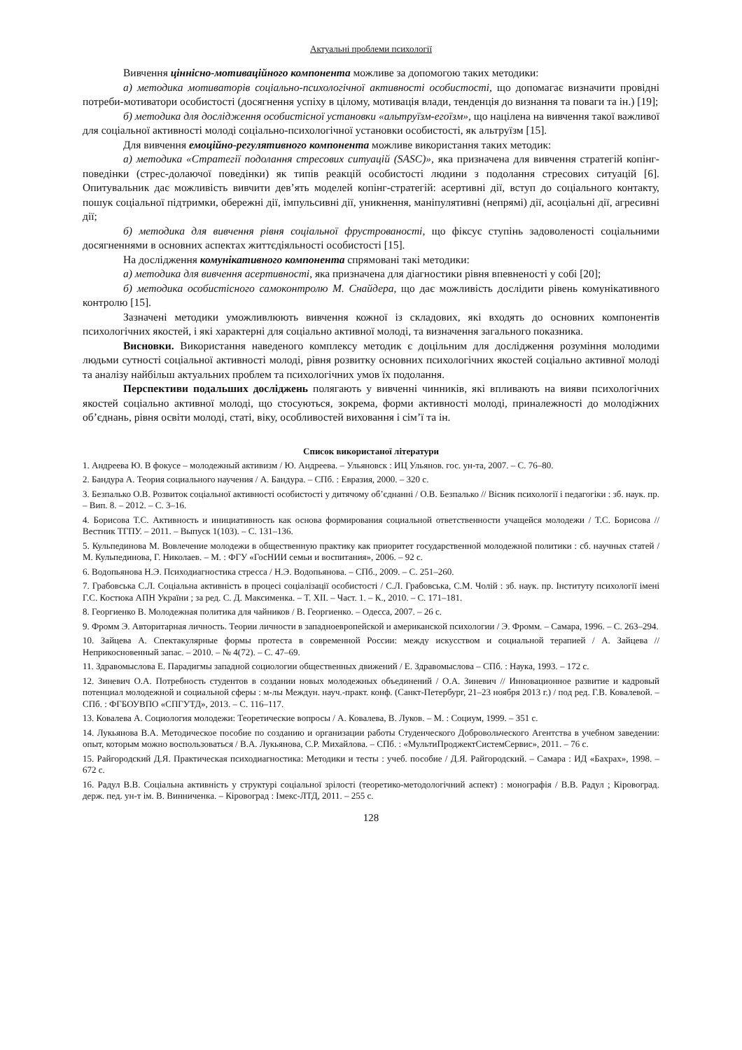Актуальні проблеми психології
Вивчення ціннісно-мотиваційного компонента можливе за допомогою таких методики:
а) методика мотиваторів соціально-психологічної активності особистості, що допомагає визначити провідні потреби-мотиватори особистості (досягнення успіху в цілому, мотивація влади, тенденція до визнання та поваги та ін.) [19];
б) методика для дослідження особистісної установки «альтруїзм-егоїзм», що націлена на вивчення такої важливої для соціальної активності молоді соціально-психологічної установки особистості, як альтруїзм [15].
Для вивчення емоційно-регулятивного компонента можливе використання таких методик:
а) методика «Стратегії подолання стресових ситуацій (SASC)», яка призначена для вивчення стратегій копінг-поведінки (стрес-долаючої поведінки) як типів реакцій особистості людини з подолання стресових ситуацій [6]. Опитувальник дає можливість вивчити дев’ять моделей копінг-стратегій: асертивні дії, вступ до соціального контакту, пошук соціальної підтримки, обережні дії, імпульсивні дії, уникнення, маніпулятивні (непрямі) дії, асоціальні дії, агресивні дії;
б) методика для вивчення рівня соціальної фрустрованості, що фіксує ступінь задоволеності соціальними досягненнями в основних аспектах життєдіяльності особистості [15].
На дослідження комунікативного компонента спрямовані такі методики:
а) методика для вивчення асертивності, яка призначена для діагностики рівня впевненості у собі [20];
б) методика особистісного самоконтролю М. Снайдера, що дає можливість дослідити рівень комунікативного контролю [15].
Зазначені методики уможливлюють вивчення кожної із складових, які входять до основних компонентів психологічних якостей, і які характерні для соціально активної молоді, та визначення загального показника.
Висновки. Використання наведеного комплексу методик є доцільним для дослідження розуміння молодими людьми сутності соціальної активності молоді, рівня розвитку основних психологічних якостей соціально активної молоді та аналізу найбільш актуальних проблем та психологічних умов їх подолання.
Перспективи подальших досліджень полягають у вивченні чинників, які впливають на вияви психологічних якостей соціально активної молоді, що стосуються, зокрема, форми активності молоді, приналежності до молодіжних об’єднань, рівня освіти молоді, статі, віку, особливостей виховання і сім’ї та ін.
Список використаної літератури
1. Андреева Ю. В фокусе – молодежный активизм / Ю. Андреева. – Ульяновск : ИЦ Ульянов. гос. ун-та, 2007. – С. 76–80.
2. Бандура А. Теория социального научения / А. Бандура. – СПб. : Евразия, 2000. – 320 с.
3. Безпалько О.В. Розвиток соціальної активності особистості у дитячому об’єднанні / О.В. Безпалько // Вісник психології і педагогіки : зб. наук. пр. – Вип. 8. – 2012. – С. 3–16.
4. Борисова Т.С. Активность и инициативность как основа формирования социальной ответственности учащейся молодежи / Т.С. Борисова // Вестник ТГПУ. – 2011. – Выпуск 1(103). – С. 131–136.
5. Кульпединова М. Вовлечение молодежи в общественную практику как приоритет государственной молодежной политики : сб. научных статей / М. Кульпединова, Г. Николаев. – М. : ФГУ «ГосНИИ семьи и воспитания», 2006. – 92 с.
6. Водопьянова Н.Э. Психодиагностика стресса / Н.Э. Водопьянова. – СПб., 2009. – С. 251–260.
7. Грабовська С.Л. Соціальна активність в процесі соціалізації особистості / С.Л. Грабовська, С.М. Чолій : зб. наук. пр. Інституту психології імені Г.С. Костюка АПН України ; за ред. С. Д. Максименка. – Т. XII. – Част. 1. – К., 2010. – С. 171–181.
8. Георгиенко В. Молодежная политика для чайников / В. Георгиенко. – Одесса, 2007. – 26 с.
9. Фромм Э. Авторитарная личность. Теории личности в западноевропейской и американской психологии / Э. Фромм. – Самара, 1996. – С. 263–294.
10. Зайцева А. Спектакулярные формы протеста в современной России: между искусством и социальной терапией / А. Зайцева // Неприкосновенный запас. – 2010. – № 4(72). – С. 47–69.
11. Здравомыслова Е. Парадигмы западной социологии общественных движений / Е. Здравомыслова – СПб. : Наука, 1993. – 172 с.
12. Зиневич О.А. Потребность студентов в создании новых молодежных объединений / О.А. Зиневич // Инновационное развитие и кадровый потенциал молодежной и социальной сферы : м-лы Междун. науч.-практ. конф. (Санкт-Петербург, 21–23 ноября 2013 г.) / под ред. Г.В. Ковалевой. – СПб. : ФГБОУВПО «СПГУТД», 2013. – С. 116–117.
13. Ковалева А. Социология молодежи: Теоретические вопросы / А. Ковалева, В. Луков. – М. : Социум, 1999. – 351 с.
14. Лукьянова В.А. Методическое пособие по созданию и организации работы Студенческого Добровольческого Агентства в учебном заведении: опыт, которым можно воспользоваться / В.А. Лукьянова, С.Р. Михайлова. – СПб. : «МультиПроджектСистемСервис», 2011. – 76 с.
15. Райгородский Д.Я. Практическая психодиагностика: Методики и тесты : учеб. пособие / Д.Я. Райгородский. – Самара : ИД «Бахрах», 1998. – 672 с.
16. Радул В.В. Соціальна активність у структурі соціальної зрілості (теоретико-методологічний аспект) : монографія / В.В. Радул ; Кіровоград. держ. пед. ун-т ім. В. Винниченка. – Кіровоград : Імекс-ЛТД, 2011. – 255 с.
128